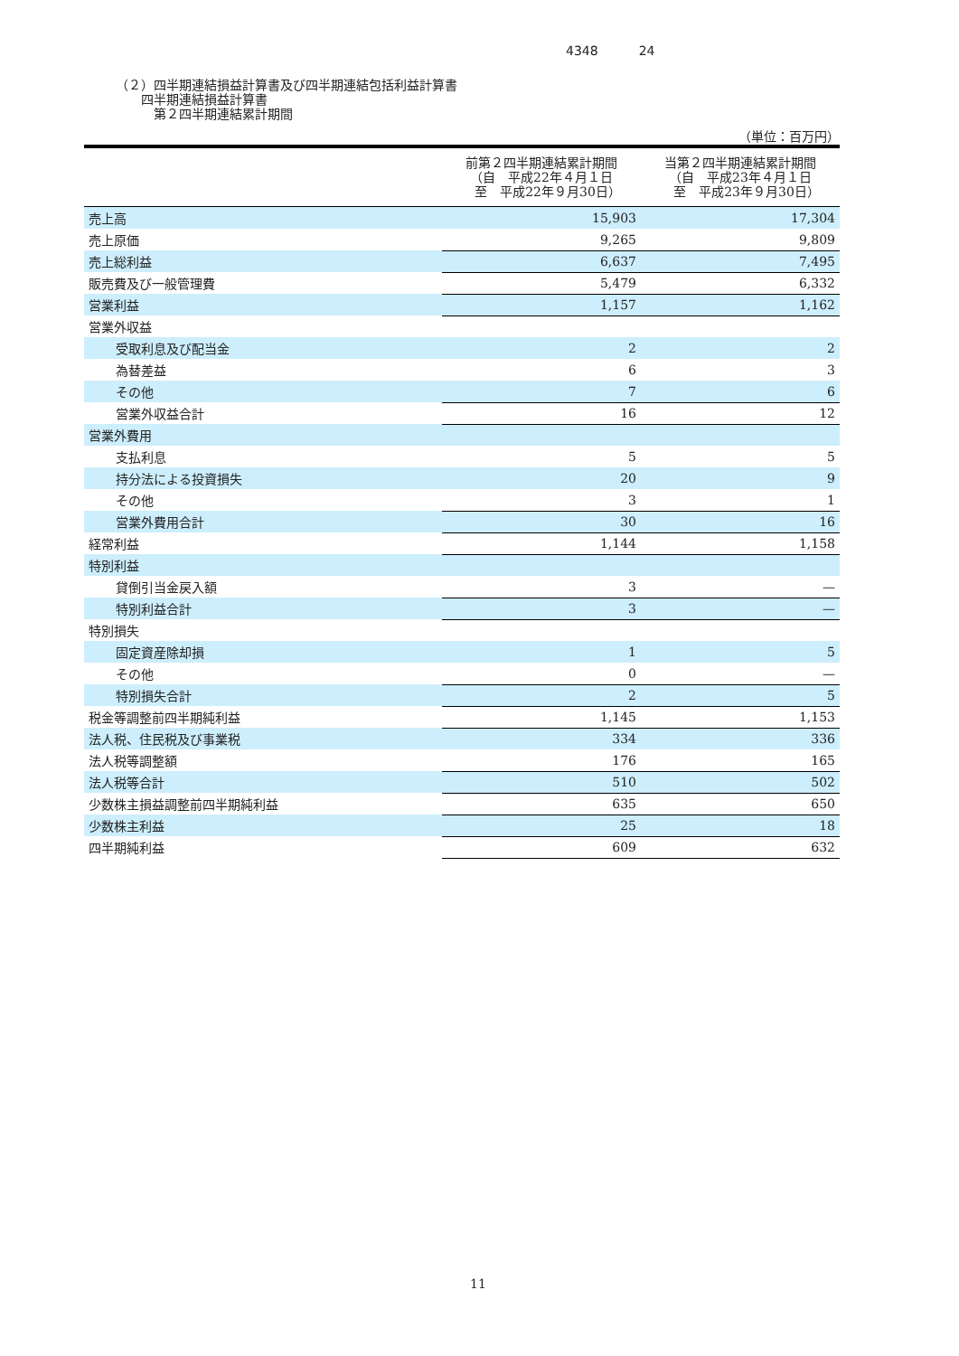4348 24
（２）四半期連結損益計算書及び四半期連結包括利益計算書
　　四半期連結損益計算書
　　　第２四半期連結累計期間
（単位：百万円）
| | 前第２四半期連結累計期間 （自 平成22年４月１日 至 平成22年９月30日） | 当第２四半期連結累計期間 （自 平成23年４月１日 至 平成23年９月30日） |
| --- | --- | --- |
| 売上高 | 15,903 | 17,304 |
| 売上原価 | 9,265 | 9,809 |
| 売上総利益 | 6,637 | 7,495 |
| 販売費及び一般管理費 | 5,479 | 6,332 |
| 営業利益 | 1,157 | 1,162 |
| 営業外収益 | | |
| 受取利息及び配当金 | 2 | 2 |
| 為替差益 | 6 | 3 |
| その他 | 7 | 6 |
| 営業外収益合計 | 16 | 12 |
| 営業外費用 | | |
| 支払利息 | 5 | 5 |
| 持分法による投資損失 | 20 | 9 |
| その他 | 3 | 1 |
| 営業外費用合計 | 30 | 16 |
| 経常利益 | 1,144 | 1,158 |
| 特別利益 | | |
| 貸倒引当金戻入額 | 3 | — |
| 特別利益合計 | 3 | — |
| 特別損失 | | |
| 固定資産除却損 | 1 | 5 |
| その他 | 0 | — |
| 特別損失合計 | 2 | 5 |
| 税金等調整前四半期純利益 | 1,145 | 1,153 |
| 法人税、住民税及び事業税 | 334 | 336 |
| 法人税等調整額 | 176 | 165 |
| 法人税等合計 | 510 | 502 |
| 少数株主損益調整前四半期純利益 | 635 | 650 |
| 少数株主利益 | 25 | 18 |
| 四半期純利益 | 609 | 632 |
11